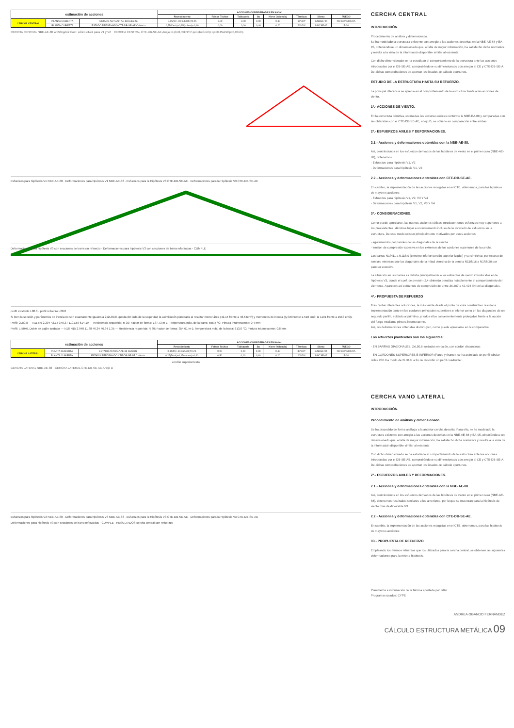| estimación de acciones | | | ACCIONES CONSIDERADAS EN Kn/m² | | | | | | | |
| --- | --- | --- | --- | --- | --- | --- | --- | --- | --- | --- |
| | | | Revestimiento | Falsos Techos | Tabiquería | Su | Nieve (Valencia) | Térmicas | Sismo | FUEGO |
| CERCHA CENTRAL | PLANTA CUBIERTA | ESTADO ACTUAL* AE-88 Cubierta | 0,15(fc)+,10(subest.)=0,25 | 0,00 | 0,00 | 0,00 | 0,40 | 30º/20º | S/NCSE-94 | NO CONSIDERA |
| | PLANTA CUBIERTA | ESTADO REFORMADO CTE-DB-SE-AE Cubierta | 0,25(Deck)+0,15(subest)=0,40 | 0,00 | 0,00 | 0,40 | 0,20 | 20º/20º | S/NCSE-02 | R-30 |
CERCHA CENTRAL NBE-AE-88 W=50kg/m2 Coef. eólico c1/c2 para V1 y V2 CERCHA CENTRAL CTE-DB-SE-AE,Anejo D qb=0,45kN/m² qe=qbxCexCp qe=0,45x2xCp=0,90xCp
Esfuerzos para hipótesis V1 NBE-AE-88 · Deformaciones para hipótesis V1 NBE-AE-88 · Esfuerzos para la Hipótesis V3 CTE-DB-SE-AE · Deformaciones para la Hipótesis V3 CTE-DB-SE-AE
Deformaciones para hipótesis V3 con secciones de barra sin refuerzo · Deformaciones para hipótesis V3 con secciones de barra reforzadas - CUMPLE
perfil existente L80.8 · perfil refuerzo L80.8
Si bien la sección y parámetros de inercia no son exactamente iguales a 2x2L80.8, queda del lado de la seguridad la asimilación planteada al resultar menor área (42,14 frente a 48,64cm²) y momentos de inercia (Iy:340 frente a 510 cm3; Iz 1101 frente a 1563 cm3).
Perfil: 2L80.8 — N11 N9 2.294 42.14 340.37 1101.59 614.19 — Resistencia requerida: R 30; Factor de forma: 137.73 m-1; Temperatura máx. de la barra: 556.5 °C; Pintura intumescente: 0.4 mm
Perfil: L-50x6, Doble en cajón soldado — N18 N15 2.940 11.38 46.34 46.34 1.35 — Resistencia requerida: R 30; Factor de forma: 354.61 m-1; Temperatura máx. de la barra: 613.0 °C; Pintura intumescente: 0.8 mm
| estimación de acciones | | | ACCIONES CONSIDERADAS EN Kn/m² | | | | | | | |
| --- | --- | --- | --- | --- | --- | --- | --- | --- | --- | --- |
| | | | Revestimiento | Falsos Techos | Tabiquería | Su | Nieve (Valencia) | Térmicas | Sismo | FUEGO |
| CERCHA LATERAL | PLANTA CUBIERTA | ESTADO ACTUAL* AE-88 Cubierta | 0,15(fc)+,10(subest.)=0,25 | 0,00 | 0,00 | 0,00 | 0,40 | 30º/20º | S/NCSE-94 | NO CONSIDERA |
| | PLANTA CUBIERTA | ESTADO REFORMADO CTE-DB-SE-AE Cubierta | 0,25(Deck)+0,15(subest)=0,40 | 0,50 | 0,00 | 0,40 | 0,20 | 20º/20º | S/NCSE-02 | R-30 |
cordón superior/resto
CERCHA LATERAL NBE-AE-88 CERCHA LATERAL CTE-DB-SE-AE,Anejo D
Esfuerzos para hipótesis V3 NBE-AE-88 · Deformaciones para hipótesis V3 NBE-AE-88 · Esfuerzos para la Hipótesis V3 CTE-DB-SE-AE · Deformaciones para la Hipótesis V3 CTE-DB-SE-AE
Deformaciones para hipótesis V3 con secciones de barra reforzadas - CUMPLE · RESULTADOS cercha central con refuerzos
CERCHA CENTRAL
INTRODUCCIÓN.
Procedimiento de análisis y dimensionado.
Se ha modelado la estructura existente con arreglo a las acciones descritas en la NBE-AE-88 y EA-95, obteniéndose un dimensionado que, a falta de mayor información, ha satisfecho dicha normativa y resulta a la vista de la información disponible similar al existente.
Con dicho dimensionado se ha estudiado el comportamiento de la estructura ante las acciones introducidas por el DB-SE-AE, comprobándose su dimensionado con arreglo al CE y CTE-DB-SE-A. De dichas comprobaciones se aportan los listados de cálculo oportunos.
ESTUDIO DE LA ESTRUCTURA HASTA SU REFUERZO.
La principal diferencia se aprecia en el comportamiento de la estructura frente a las acciones de viento.
1º.- ACCIONES DE VIENTO.
En la estructura primitiva, estimadas las acciones eólicas conforme la NBE-EA-88 y comparadas con las obtenidas con el CTE-DB-SE-AE, anejo D, se obtiene en comparación entre ambas:
2º.- ESFUERZOS AXILES Y DEFORMACIONES.
2.1.- Acciones y deformaciones obtenidas con la NBE-AE-88.
Así, centrándonos en los esfuerzos derivados de las hipótesis de viento en el primer caso (NBE-AE-88), obtenemos:
- Esfuerzos para hipótesis V1, V2
- Deformaciones para hipótesis V1, V2
2.2.- Acciones y deformaciones obtenidas con CTE-DB-SE-AE.
En cambio, la implementación de las acciones recogidas en el CTE, obtenemos, para las hipótesis de mayores acciones:
- Esfuerzos para hipótesis V1, V2, V3 Y V4
- Deformaciones para hipótesis V1, V2, V3 Y V4
3º.- CONSIDERACIONES.
Como puede apreciarse, las nuevas acciones eólicas introducen unos esfuerzos muy superiores a los preexistentes, dándose lugar a un incremento incluso de la inversión de esfuerzos en la estructura. De este modo existen principalmente motivados por estas acciones:
- agotamientos por pandeo de las diagonales de la cercha
- tensión de compresión excesiva en los extremos de los cordones superiores de la cercha.
Las barras N1/N11 a N11/N9 (extremo inferior cordón superior izqdo.) y su simétrico, por exceso de tensión, mientras que las diagonales de la mitad derecha de la cercha N13/N16 a N17/N20 por pandeo excesivo.
La situación en las barras es debida principalmente a los esfuerzos de viento introducidos en la hipótesis V3, donde el coef. de presión -2,4 obtenido penaliza notablemente el comportamiento del elemento. Aparecen así esfuerzos de compresión de entre 36,207 a 42,424 kN en las diagonales.
4º.- PROPUESTA DE REFUERZO
Tras probar diferentes soluciones, la más viable desde el punto de vista constructivo resulta la implementación tanto en los cordones principales superiores e inferior como en las diagonales de un segundo perfil L soldado al primitivo, y todos ellos convenientemente protegidos frente a la acción del fuego mediante pintura intumescente.
Así, las deformaciones obtenidas disminuyen, como puede apreciarse en la comparativa
Los refuerzos planteados son los siguientes:
- EN BARRAS DIAGONALES, 2xL50.6 soldados en cajón, con cordón discontinuo.
- EN CORDONES SUPERIORES E INFERIOR (Pares y tirante), se ha asimilado un perfil tubular doble #80.8 a modo de 2L80.8, a fin de describir un perfil cuádruple:
CERCHA VANO LATERAL
INTRODUCCIÓN.
Procedimiento de análisis y dimensionado.
Se ha procedido de forma análoga a la anterior cercha descrita. Para ello, se ha modelado la estructura existente con arreglo a las acciones descritas en la NBE-AE-88 y EA-95, obteniéndose un dimensionado que, a falta de mayor información, ha satisfecho dicha normativa y resulta a la vista de la información disponible similar al existente.
Con dicho dimensionado se ha estudiado el comportamiento de la estructura ante las acciones introducidas por el DB-SE-AE, comprobándose su dimensionado con arreglo al CE y CTE-DB-SE-A. De dichas comprobaciones se aportan los listados de cálculo oportunos.
2º.- ESFUERZOS AXILES Y DEFORMACIONES.
2.1.- Acciones y deformaciones obtenidas con la NBE-AE-88.
Así, centrándonos en los esfuerzos derivados de las hipótesis de viento en el primer caso (NBE-AE-88), obtenemos resultados similares a los anteriores, por lo que se muestran para la hipótesis de viento más desfavorable V3.
2.2.- Acciones y deformaciones obtenidas con CTE-DB-SE-AE.
En cambio, la implementación de las acciones recogidas en el CTE, obtenemos, para las hipótesis de mayores acciones:
03.- PROPUESTA DE REFUERZO
Empleando los mismos refuerzos que los utilizados para la cercha central, se obtienen las siguientes deformaciones para la misma hipótesis.
Planimetría e información de la fábrica aportada por taller
Programas usados: CYPE
ANDREA OGANDO FERNÁNDEZ
CÁLCULO ESTRUCTURA METÁLICA 09